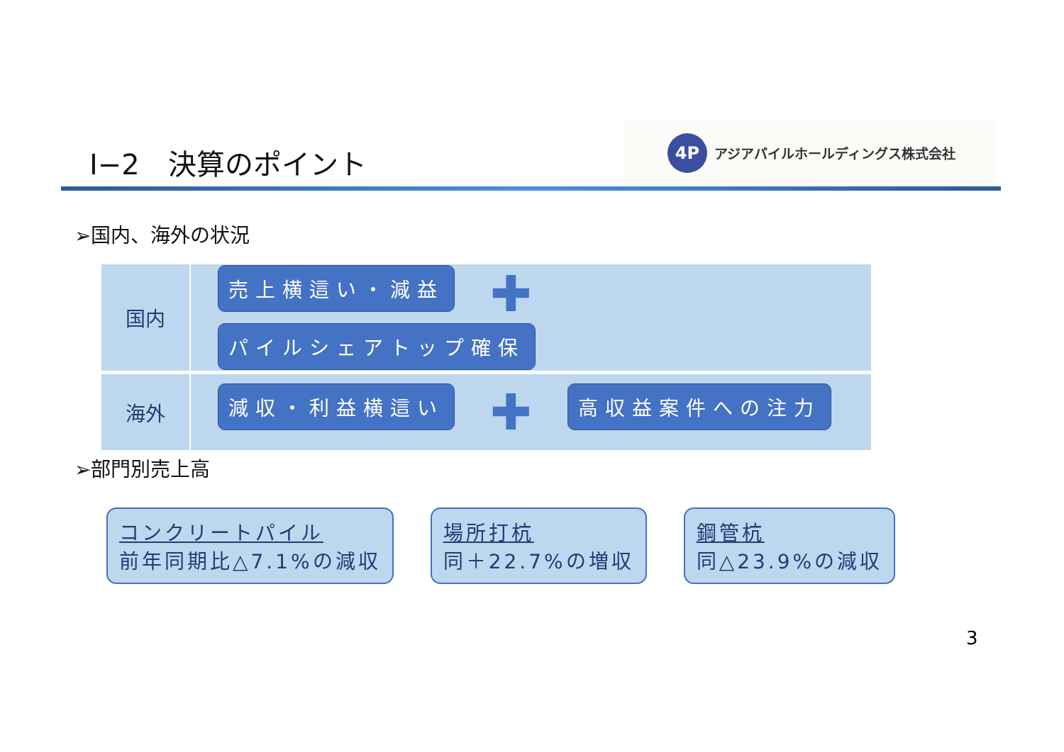Ⅰ−2　決算のポイント
4P
アジアパイルホールディングス株式会社
➢国内、海外の状況
| 国内 | 売上横這い・減益 ✚ パイルシェアトップ確保 |
| 海外 | 減収・利益横這い ✚ 高収益案件への注力 |
➢部門別売上高
コンクリートパイル
前年同期比△7.1%の減収
場所打杭
同＋22.7%の増収
鋼管杭
同△23.9%の減収
3